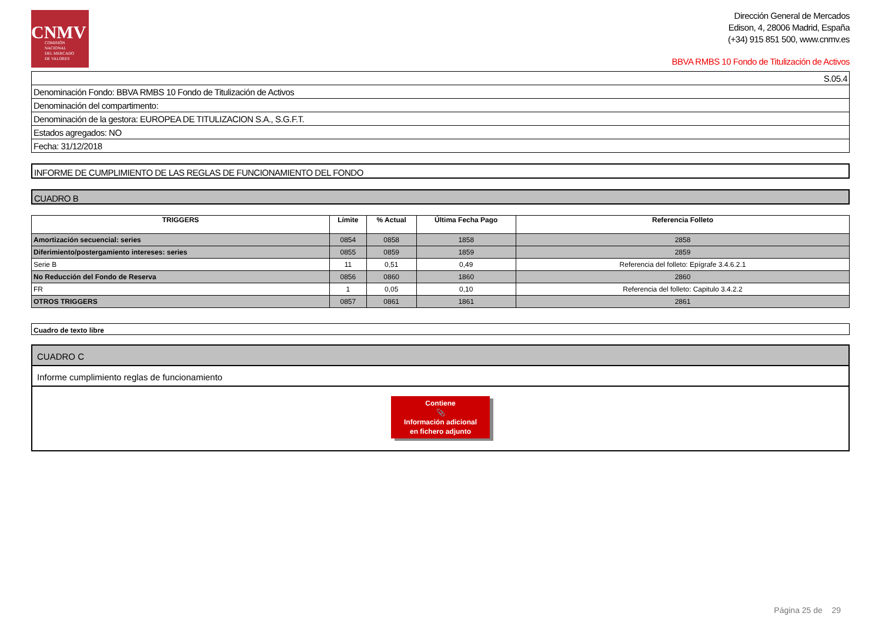CNMV
COMISIÓN
NACIONAL
DEL MERCADO
DE VALORES
Dirección General de Mercados
Edison, 4, 28006 Madrid, España
(+34) 915 851 500, www.cnmv.es
BBVA RMBS 10 Fondo de Titulización de Activos
| S.05.4 |
| Denominación Fondo: BBVA RMBS 10 Fondo de Titulización de Activos |
| Denominación del compartimento: |
| Denominación de la gestora: EUROPEA DE TITULIZACION S.A., S.G.F.T. |
| Estados agregados: NO |
| Fecha: 31/12/2018 |
INFORME DE CUMPLIMIENTO DE LAS REGLAS DE FUNCIONAMIENTO DEL FONDO
CUADRO B
| TRIGGERS | Límite | % Actual | Última Fecha Pago | Referencia Folleto |
| --- | --- | --- | --- | --- |
| Amortización secuencial: series | 0854 | 0858 | 1858 | 2858 |
| Diferimiento/postergamiento intereses: series | 0855 | 0859 | 1859 | 2859 |
| Serie B | 11 | 0,51 | 0,49 | Referencia del folleto: Epígrafe 3.4.6.2.1 |
| No Reducción del Fondo de Reserva | 0856 | 0860 | 1860 | 2860 |
| FR | 1 | 0,05 | 0,10 | Referencia del folleto: Capitulo 3.4.2.2 |
| OTROS TRIGGERS | 0857 | 0861 | 1861 | 2861 |
Cuadro de texto libre
CUADRO C
Informe cumplimiento reglas de funcionamiento
Contiene
📎
Información adicional
en fichero adjunto
Página 25 de 29